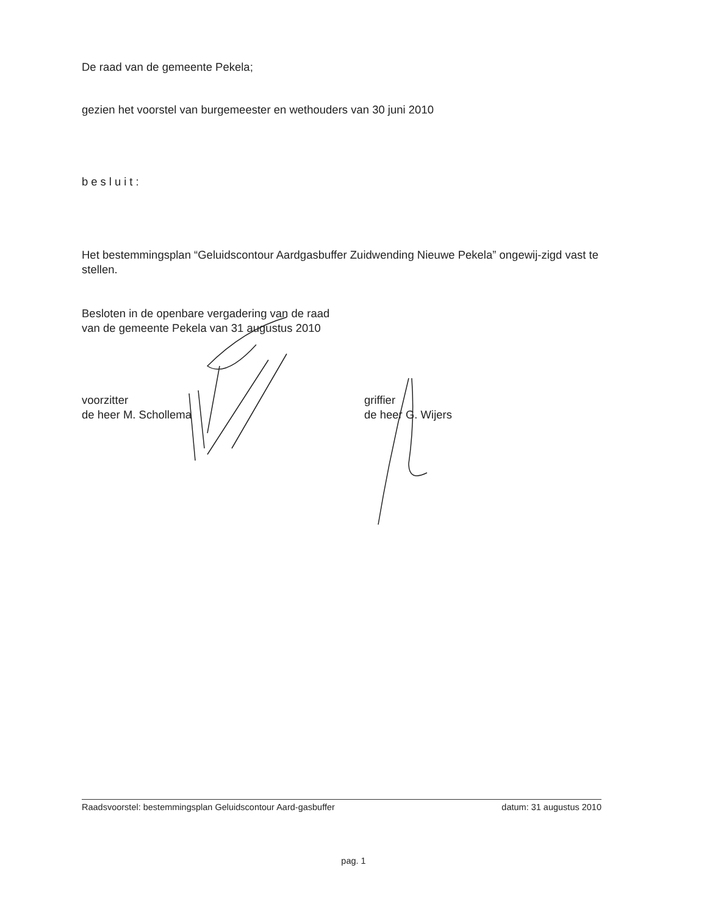De raad van de gemeente Pekela;
gezien het voorstel van burgemeester en wethouders van 30 juni 2010
besluit:
Het bestemmingsplan “Geluidscontour Aardgasbuffer Zuidwending Nieuwe Pekela” ongewij-zigd vast te stellen.
Besloten in de openbare vergadering van de raad
van de gemeente Pekela van 31 augustus 2010
voorzitter
de heer M. Schollema
griffier
de heer G. Wijers
Raadsvoorstel: bestemmingsplan Geluidscontour Aard-gasbuffer
datum: 31 augustus 2010
pag. 1